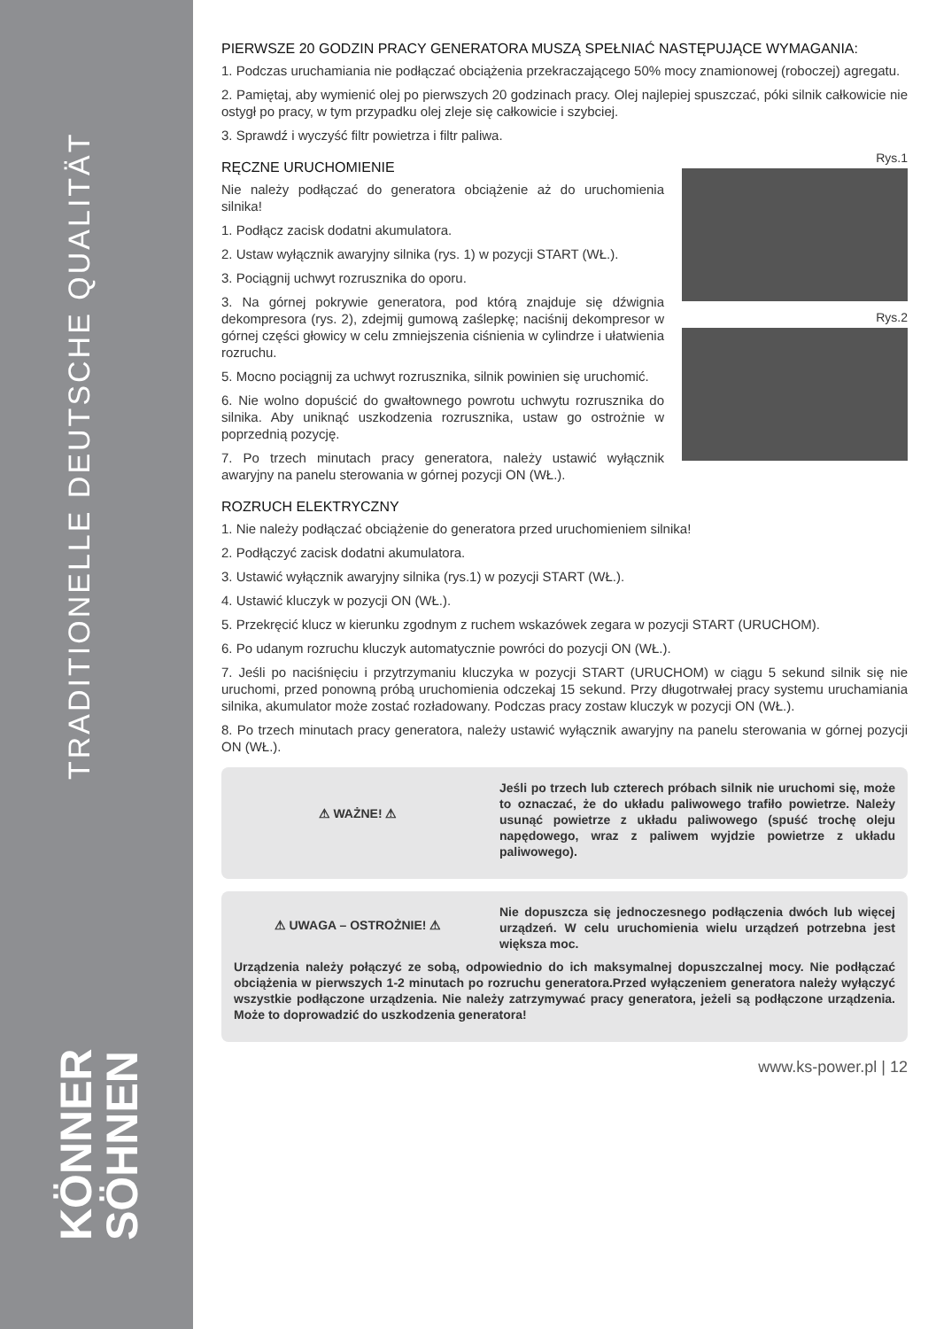TRADITIONELLE DEUTSCHE QUALITÄT
KÖNNER
SÖHNEN
PIERWSZE 20 GODZIN PRACY GENERATORA MUSZĄ SPEŁNIAĆ NASTĘPUJĄCE WYMAGANIA:
1. Podczas uruchamiania nie podłączać obciążenia przekraczającego 50% mocy znamionowej (roboczej) agregatu.
2. Pamiętaj, aby wymienić olej po pierwszych 20 godzinach pracy. Olej najlepiej spuszczać, póki silnik całkowicie nie ostygł po pracy, w tym przypadku olej zleje się całkowicie i szybciej.
3. Sprawdź i wyczyść filtr powietrza i filtr paliwa.
RĘCZNE URUCHOMIENIE
Nie należy podłączać do generatora obciążenie aż do uruchomienia silnika!
1. Podłącz zacisk dodatni akumulatora.
2. Ustaw wyłącznik awaryjny silnika (rys. 1) w pozycji START (WŁ.).
3. Pociągnij uchwyt rozrusznika do oporu.
3. Na górnej pokrywie generatora, pod którą znajduje się dźwignia dekompresora (rys. 2), zdejmij gumową zaślepkę; naciśnij dekompresor w górnej części głowicy w celu zmniejszenia ciśnienia w cylindrze i ułatwienia rozruchu.
5. Mocno pociągnij za uchwyt rozrusznika, silnik powinien się uruchomić.
6. Nie wolno dopuścić do gwałtownego powrotu uchwytu rozrusznika do silnika. Aby uniknąć uszkodzenia rozrusznika, ustaw go ostrożnie w poprzednią pozycję.
7. Po trzech minutach pracy generatora, należy ustawić wyłącznik awaryjny na panelu sterowania w górnej pozycji ON (WŁ.).
Rys.1
Rys.2
ROZRUCH ELEKTRYCZNY
1. Nie należy podłączać obciążenie do generatora przed uruchomieniem silnika!
2. Podłączyć zacisk dodatni akumulatora.
3. Ustawić wyłącznik awaryjny silnika (rys.1) w pozycji START (WŁ.).
4. Ustawić kluczyk w pozycji ON (WŁ.).
5. Przekręcić klucz w kierunku zgodnym z ruchem wskazówek zegara w pozycji START (URUCHOM).
6. Po udanym rozruchu kluczyk automatycznie powróci do pozycji ON (WŁ.).
7. Jeśli po naciśnięciu i przytrzymaniu kluczyka w pozycji START (URUCHOM) w ciągu 5 sekund silnik się nie uruchomi, przed ponowną próbą uruchomienia odczekaj 15 sekund. Przy długotrwałej pracy systemu uruchamiania silnika, akumulator może zostać rozładowany. Podczas pracy zostaw kluczyk w pozycji ON (WŁ.).
8. Po trzech minutach pracy generatora, należy ustawić wyłącznik awaryjny na panelu sterowania w górnej pozycji ON (WŁ.).
⚠ WAŻNE! ⚠
Jeśli po trzech lub czterech próbach silnik nie uruchomi się, może to oznaczać, że do układu paliwowego trafiło powietrze. Należy usunąć powietrze z układu paliwowego (spuść trochę oleju napędowego, wraz z paliwem wyjdzie powietrze z układu paliwowego).
⚠ UWAGA – OSTROŻNIE! ⚠
Nie dopuszcza się jednoczesnego podłączenia dwóch lub więcej urządzeń. W celu uruchomienia wielu urządzeń potrzebna jest większa moc.
Urządzenia należy połączyć ze sobą, odpowiednio do ich maksymalnej dopuszczalnej mocy. Nie podłączać obciążenia w pierwszych 1-2 minutach po rozruchu generatora.Przed wyłączeniem generatora należy wyłączyć wszystkie podłączone urządzenia. Nie należy zatrzymywać pracy generatora, jeżeli są podłączone urządzenia. Może to doprowadzić do uszkodzenia generatora!
www.ks-power.pl | 12